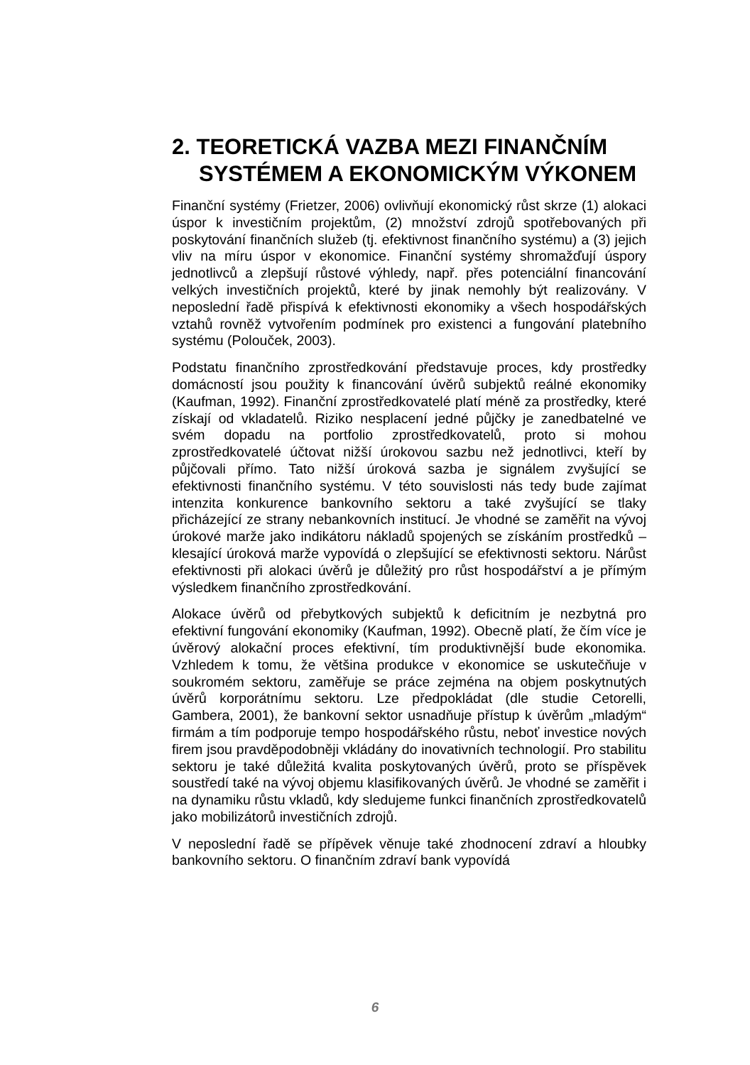2. TEORETICKÁ VAZBA MEZI FINANČNÍM SYSTÉMEM A EKONOMICKÝM VÝKONEM
Finanční systémy (Frietzer, 2006) ovlivňují ekonomický růst skrze (1) alokaci úspor k investičním projektům, (2) množství zdrojů spotřebovaných při poskytování finančních služeb (tj. efektivnost finančního systému) a (3) jejich vliv na míru úspor v ekonomice. Finanční systémy shromažďují úspory jednotlivců a zlepšují růstové výhledy, např. přes potenciální financování velkých investičních projektů, které by jinak nemohly být realizovány. V neposlední řadě přispívá k efektivnosti ekonomiky a všech hospodářských vztahů rovněž vytvořením podmínek pro existenci a fungování platebního systému (Polouček, 2003).
Podstatu finančního zprostředkování představuje proces, kdy prostředky domácností jsou použity k financování úvěrů subjektů reálné ekonomiky (Kaufman, 1992). Finanční zprostředkovatelé platí méně za prostředky, které získají od vkladatelů. Riziko nesplacení jedné půjčky je zanedbatelné ve svém dopadu na portfolio zprostředkovatelů, proto si mohou zprostředkovatelé účtovat nižší úrokovou sazbu než jednotlivci, kteří by půjčovali přímo. Tato nižší úroková sazba je signálem zvyšující se efektivnosti finančního systému. V této souvislosti nás tedy bude zajímat intenzita konkurence bankovního sektoru a také zvyšující se tlaky přicházející ze strany nebankovních institucí. Je vhodné se zaměřit na vývoj úrokové marže jako indikátoru nákladů spojených se získáním prostředků – klesající úroková marže vypovídá o zlepšující se efektivnosti sektoru. Nárůst efektivnosti při alokaci úvěrů je důležitý pro růst hospodářství a je přímým výsledkem finančního zprostředkování.
Alokace úvěrů od přebytkových subjektů k deficitním je nezbytná pro efektivní fungování ekonomiky (Kaufman, 1992). Obecně platí, že čím více je úvěrový alokační proces efektivní, tím produktivnější bude ekonomika. Vzhledem k tomu, že většina produkce v ekonomice se uskutečňuje v soukromém sektoru, zaměřuje se práce zejména na objem poskytnutých úvěrů korporátnímu sektoru. Lze předpokládat (dle studie Cetorelli, Gambera, 2001), že bankovní sektor usnadňuje přístup k úvěrům „mladým“ firmám a tím podporuje tempo hospodářského růstu, neboť investice nových firem jsou pravděpodobněji vkládány do inovativních technologií. Pro stabilitu sektoru je také důležitá kvalita poskytovaných úvěrů, proto se příspěvek soustředí také na vývoj objemu klasifikovaných úvěrů. Je vhodné se zaměřit i na dynamiku růstu vkladů, kdy sledujeme funkci finančních zprostředkovatelů jako mobilizátorů investičních zdrojů.
V neposlední řadě se přípěvek věnuje také zhodnocení zdraví a hloubky bankovního sektoru. O finančním zdraví bank vypovídá
6